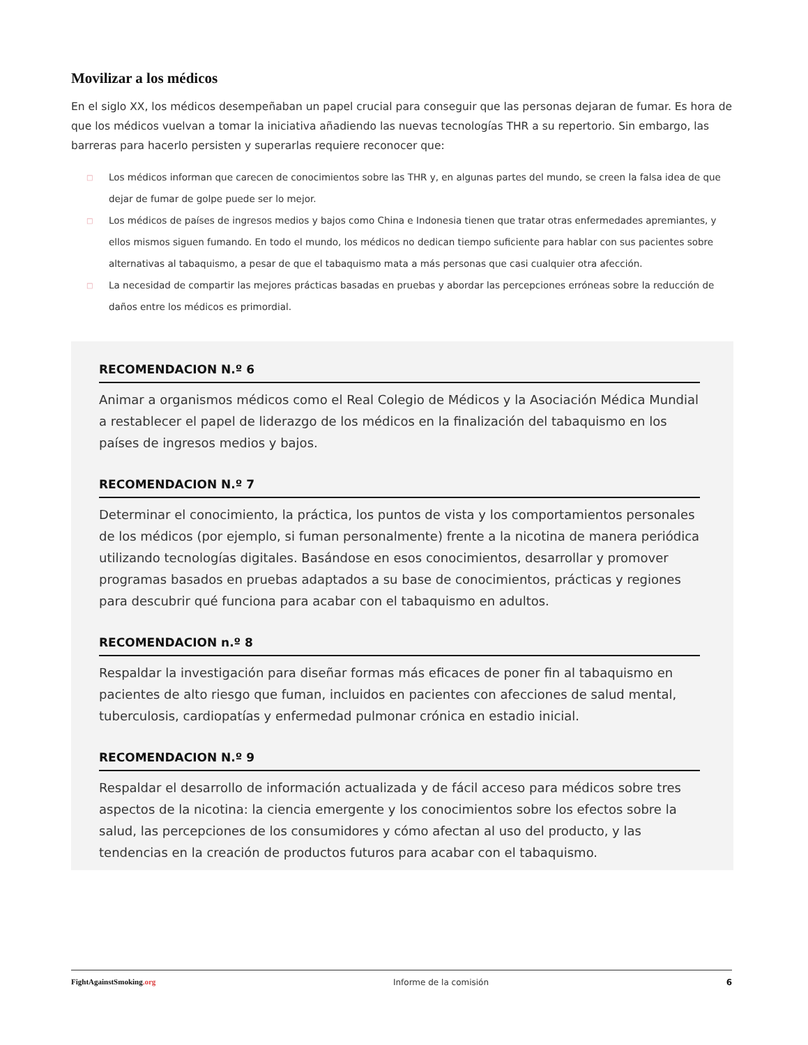Movilizar a los médicos
En el siglo XX, los médicos desempeñaban un papel crucial para conseguir que las personas dejaran de fumar. Es hora de que los médicos vuelvan a tomar la iniciativa añadiendo las nuevas tecnologías THR a su repertorio. Sin embargo, las barreras para hacerlo persisten y superarlas requiere reconocer que:
□ Los médicos informan que carecen de conocimientos sobre las THR y, en algunas partes del mundo, se creen la falsa idea de que dejar de fumar de golpe puede ser lo mejor.
□ Los médicos de países de ingresos medios y bajos como China e Indonesia tienen que tratar otras enfermedades apremiantes, y ellos mismos siguen fumando. En todo el mundo, los médicos no dedican tiempo suficiente para hablar con sus pacientes sobre alternativas al tabaquismo, a pesar de que el tabaquismo mata a más personas que casi cualquier otra afección.
□ La necesidad de compartir las mejores prácticas basadas en pruebas y abordar las percepciones erróneas sobre la reducción de daños entre los médicos es primordial.
RECOMENDACION N.º 6
Animar a organismos médicos como el Real Colegio de Médicos y la Asociación Médica Mundial a restablecer el papel de liderazgo de los médicos en la finalización del tabaquismo en los países de ingresos medios y bajos.
RECOMENDACION N.º 7
Determinar el conocimiento, la práctica, los puntos de vista y los comportamientos personales de los médicos (por ejemplo, si fuman personalmente) frente a la nicotina de manera periódica utilizando tecnologías digitales. Basándose en esos conocimientos, desarrollar y promover programas basados en pruebas adaptados a su base de conocimientos, prácticas y regiones para descubrir qué funciona para acabar con el tabaquismo en adultos.
RECOMENDACION n.º 8
Respaldar la investigación para diseñar formas más eficaces de poner fin al tabaquismo en pacientes de alto riesgo que fuman, incluidos en pacientes con afecciones de salud mental, tuberculosis, cardiopatías y enfermedad pulmonar crónica en estadio inicial.
RECOMENDACION N.º 9
Respaldar el desarrollo de información actualizada y de fácil acceso para médicos sobre tres aspectos de la nicotina: la ciencia emergente y los conocimientos sobre los efectos sobre la salud, las percepciones de los consumidores y cómo afectan al uso del producto, y las tendencias en la creación de productos futuros para acabar con el tabaquismo.
FightAgainstSmoking.org Informe de la comisión 6